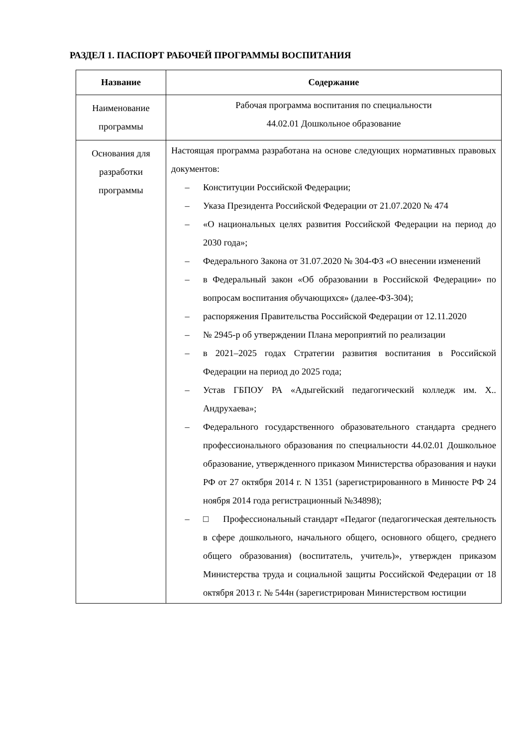РАЗДЕЛ 1. ПАСПОРТ РАБОЧЕЙ ПРОГРАММЫ ВОСПИТАНИЯ
| Название | Содержание |
| --- | --- |
| Наименование программы | Рабочая программа воспитания по специальности 44.02.01 Дошкольное образование |
| Основания для разработки программы | Настоящая программа разработана на основе следующих нормативных правовых документов: – Конституции Российской Федерации; – Указа Президента Российской Федерации от 21.07.2020 № 474 – «О национальных целях развития Российской Федерации на период до 2030 года»; – Федерального Закона от 31.07.2020 № 304-ФЗ «О внесении изменений – в Федеральный закон «Об образовании в Российской Федерации» по вопросам воспитания обучающихся» (далее-ФЗ-304); – распоряжения Правительства Российской Федерации от 12.11.2020 – № 2945-р об утверждении Плана мероприятий по реализации – в 2021–2025 годах Стратегии развития воспитания в Российской Федерации на период до 2025 года; – Устав ГБПОУ РА «Адыгейский педагогический колледж им. Х.. Андрухаева»; – Федерального государственного образовательного стандарта среднего профессионального образования по специальности 44.02.01 Дошкольное образование, утвержденного приказом Министерства образования и науки РФ от 27 октября 2014 г. N 1351 (зарегистрированного в Минюсте РФ 24 ноября 2014 года регистрационный №34898); – □ Профессиональный стандарт «Педагог (педагогическая деятельность в сфере дошкольного, начального общего, основного общего, среднего общего образования) (воспитатель, учитель)», утвержден приказом Министерства труда и социальной защиты Российской Федерации от 18 октября 2013 г. № 544н (зарегистрирован Министерством юстиции |